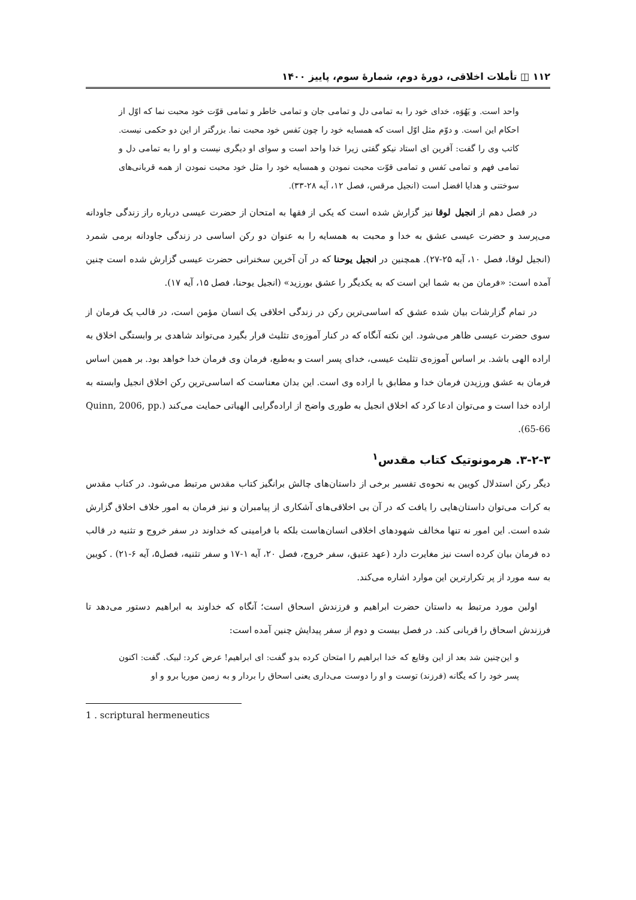۱۱۲ ◫ تأملات اخلاقی، دورهٔ دوم، شمارهٔ سوم، پاییز ۱۴۰۰
واحد است. و یَهُوَه، خدای خود را به تمامی دل و تمامی جان و تمامی خاطر و تمامی قوّت خود محبت نما که اوّل از احکام این است. و دوّم مثل اوّل است که همسایه خود را چون نَفس خود محبت نما. بزرگتر از این دو حکمی نیست. کاتب وی را گفت: آفرین ای استاد نیکو گفتی زیرا خدا واحد است و سوای او دیگری نیست و او را به تمامی دل و تمامی فهم و تمامی نَفس و تمامی قوّت محبت نمودن و همسایه خود را مثل خود محبت نمودن از همه قربانی‌های سوختنی و هدایا افضل است (انجیل مرقس، فصل ۱۲، آیه ۲۸-۳۳).
در فصل دهم از انجیل لوقا نیز گزارش شده است که یکی از فقها به امتحان از حضرت عیسی درباره راز زندگی جاودانه می‌پرسد و حضرت عیسی عشق به خدا و محبت به همسایه را به عنوان دو رکن اساسی در زندگی جاودانه برمی شمرد (انجیل لوقا، فصل ۱۰، آیه ۲۵-۲۷). همچنین در انجیل یوحنا که در آن آخرین سخنرانی حضرت عیسی گزارش شده است چنین آمده است: «فرمان من به شما این است که به یکدیگر را عشق بورزید» (انجیل یوحنا، فصل ۱۵، آیه ۱۷).
در تمام گزارشات بیان شده عشق که اساسی‌ترین رکن در زندگی اخلاقی یک انسان مؤمن است، در قالب یک فرمان از سوی حضرت عیسی ظاهر می‌شود. این نکته آنگاه که در کنار آموزه‌ی تثلیث قرار بگیرد می‌تواند شاهدی بر وابستگی اخلاق به اراده الهی باشد. بر اساس آموزه‌ی تثلیث عیسی، خدای پسر است و به‌طبع، فرمان وی فرمان خدا خواهد بود. بر همین اساس فرمان به عشق ورزیدن فرمان خدا و مطابق با اراده وی است. این بدان معناست که اساسی‌ترین رکن اخلاق انجیل وابسته به اراده خدا است و می‌توان ادعا کرد که اخلاق انجیل به طوری واضح از اراده‌گرایی الهیاتی حمایت می‌کند (Quinn, 2006, pp. 65-66).
۳-۲-۳. هرمونوتیک کتاب مقدس<sup>۱</sup>
دیگر رکن استدلال کویین به نحوه‌ی تفسیر برخی از داستان‌های چالش برانگیز کتاب مقدس مرتبط می‌شود. در کتاب مقدس به کرات می‌توان داستان‌هایی را یافت که در آن بی اخلاقی‌های آشکاری از پیامبران و نیز فرمان به امور خلاف اخلاق گزارش شده است. این امور نه تنها مخالف شهودهای اخلاقی انسان‌هاست بلکه با فرامینی که خداوند در سفر خروج و تثنیه در قالب ده فرمان بیان کرده است نیز مغایرت دارد (عهد عتیق، سفر خروج، فصل ۲۰، آیه ۱-۱۷ و سفر تثنیه، فصل۵، آیه ۶-۲۱) . کویین به سه مورد از پر تکرارترین این موارد اشاره می‌کند.
اولین مورد مرتبط به داستان حضرت ابراهیم و فرزندش اسحاق است؛ آنگاه که خداوند به ابراهیم دستور می‌دهد تا فرزندش اسحاق را قربانی کند. در فصل بیست و دوم از سفر پیدایش چنین آمده است:
و این‌چنین شد بعد از این وقایع که خدا ابراهیم را امتحان کرده بدو گفت: ای ابراهیم! عرض کرد: لبیک. گفت: اکنون پسر خود را که یگانه (فرزند) توست و او را دوست می‌داری یعنی اسحاق را بردار و به زمین موریا برو و او
1 . scriptural hermeneutics